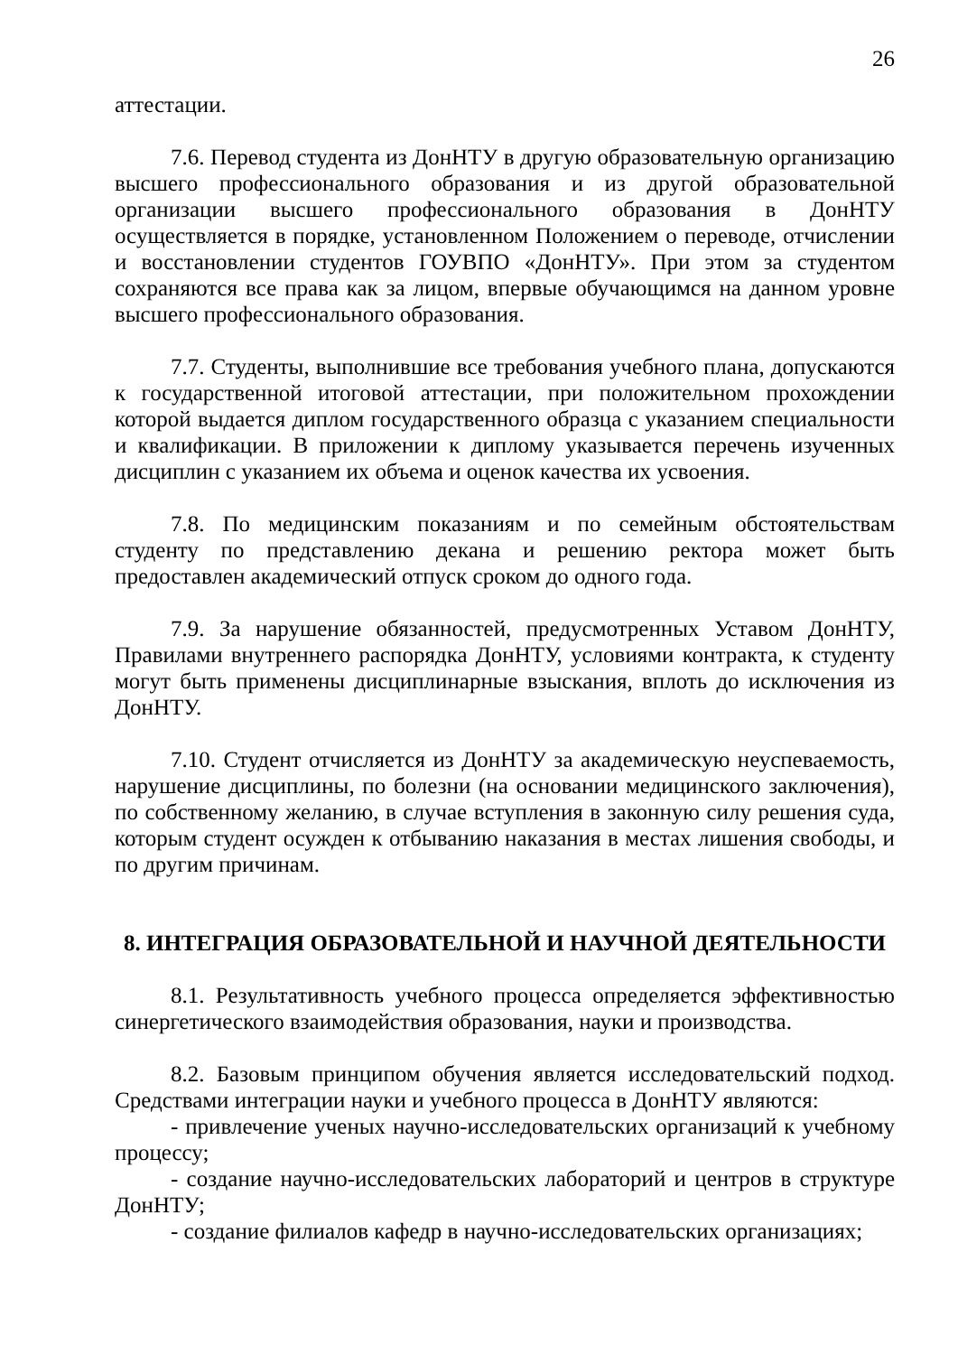26
аттестации.
7.6. Перевод студента из ДонНТУ в другую образовательную организацию высшего профессионального образования и из другой образовательной организации высшего профессионального образования в ДонНТУ осуществляется в порядке, установленном Положением о переводе, отчислении и восстановлении студентов ГОУВПО «ДонНТУ». При этом за студентом сохраняются все права как за лицом, впервые обучающимся на данном уровне высшего профессионального образования.
7.7. Студенты, выполнившие все требования учебного плана, допускаются к государственной итоговой аттестации, при положительном прохождении которой выдается диплом государственного образца с указанием специальности и квалификации. В приложении к диплому указывается перечень изученных дисциплин с указанием их объема и оценок качества их усвоения.
7.8. По медицинским показаниям и по семейным обстоятельствам студенту по представлению декана и решению ректора может быть предоставлен академический отпуск сроком до одного года.
7.9. За нарушение обязанностей, предусмотренных Уставом ДонНТУ, Правилами внутреннего распорядка ДонНТУ, условиями контракта, к студенту могут быть применены дисциплинарные взыскания, вплоть до исключения из ДонНТУ.
7.10. Студент отчисляется из ДонНТУ за академическую неуспеваемость, нарушение дисциплины, по болезни (на основании медицинского заключения), по собственному желанию, в случае вступления в законную силу решения суда, которым студент осужден к отбыванию наказания в местах лишения свободы, и по другим причинам.
8. ИНТЕГРАЦИЯ ОБРАЗОВАТЕЛЬНОЙ И НАУЧНОЙ ДЕЯТЕЛЬНОСТИ
8.1. Результативность учебного процесса определяется эффективностью синергетического взаимодействия образования, науки и производства.
8.2. Базовым принципом обучения является исследовательский подход. Средствами интеграции науки и учебного процесса в ДонНТУ являются:
- привлечение ученых научно-исследовательских организаций к учебному процессу;
- создание научно-исследовательских лабораторий и центров в структуре ДонНТУ;
- создание филиалов кафедр в научно-исследовательских организациях;